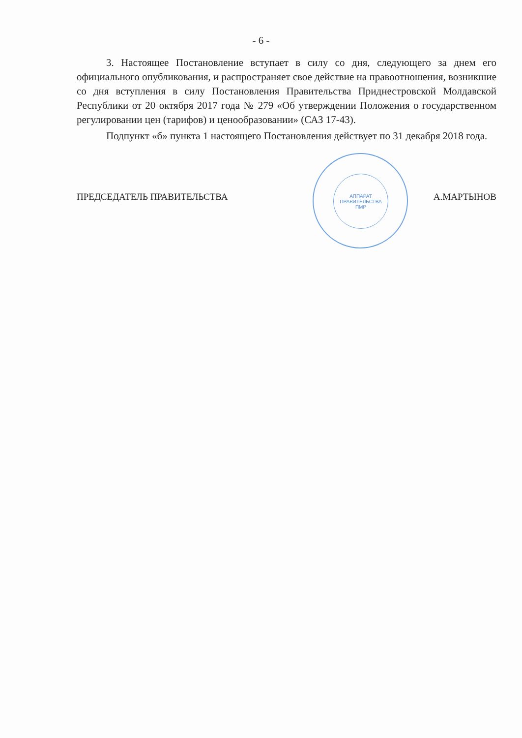- 6 -
3. Настоящее Постановление вступает в силу со дня, следующего за днем его официального опубликования, и распространяет свое действие на правоотношения, возникшие со дня вступления в силу Постановления Правительства Приднестровской Молдавской Республики от 20 октября 2017 года № 279 «Об утверждении Положения о государственном регулировании цен (тарифов) и ценообразовании» (САЗ 17-43).
Подпункт «б» пункта 1 настоящего Постановления действует по 31 декабря 2018 года.
ПРЕДСЕДАТЕЛЬ ПРАВИТЕЛЬСТВА
АППАРАТ
ПРАВИТЕЛЬСТВА
ПМР
А.МАРТЫНОВ